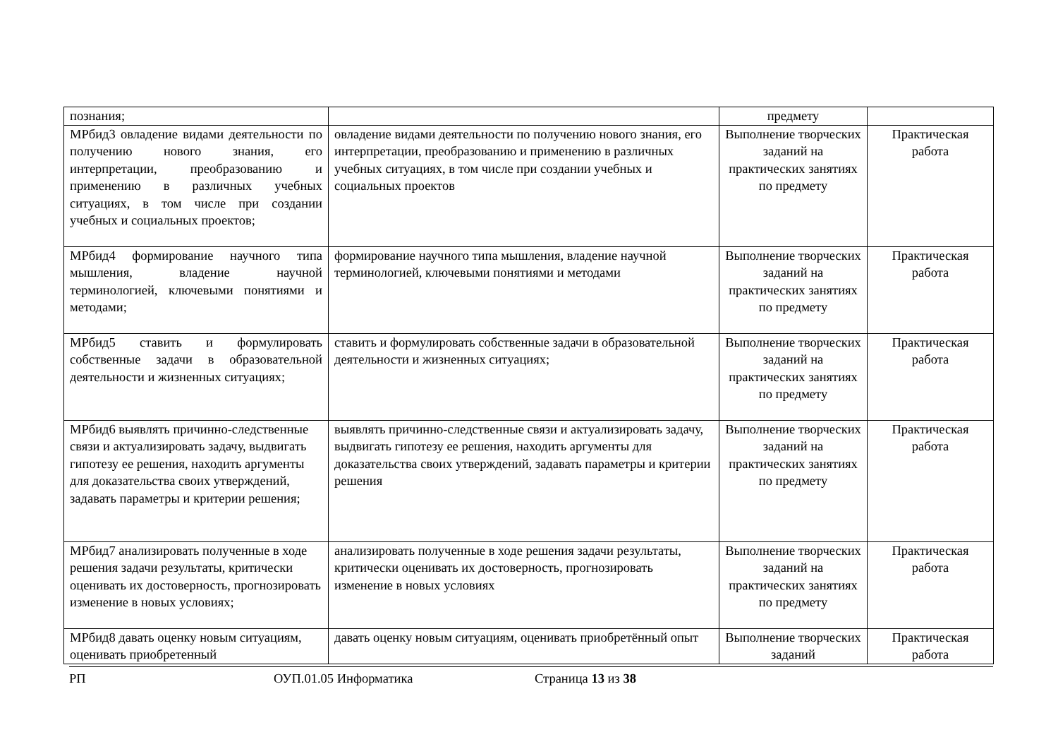| познания; | | предмету | |
| МРбид3 овладение видами деятельности по получению нового знания, его интерпретации, преобразованию и применению в различных учебных ситуациях, в том числе при создании учебных и социальных проектов; | овладение видами деятельности по получению нового знания, его интерпретации, преобразованию и применению в различных учебных ситуациях, в том числе при создании учебных и социальных проектов | Выполнение творческих заданий на практических занятиях по предмету | Практическая работа |
| МРбид4 формирование научного типа мышления, владение научной терминологией, ключевыми понятиями и методами; | формирование научного типа мышления, владение научной терминологией, ключевыми понятиями и методами | Выполнение творческих заданий на практических занятиях по предмету | Практическая работа |
| МРбид5 ставить и формулировать собственные задачи в образовательной деятельности и жизненных ситуациях; | ставить и формулировать собственные задачи в образовательной деятельности и жизненных ситуациях; | Выполнение творческих заданий на практических занятиях по предмету | Практическая работа |
| МРбид6 выявлять причинно-следственные связи и актуализировать задачу, выдвигать гипотезу ее решения, находить аргументы для доказательства своих утверждений, задавать параметры и критерии решения; | выявлять причинно-следственные связи и актуализировать задачу, выдвигать гипотезу ее решения, находить аргументы для доказательства своих утверждений, задавать параметры и критерии решения | Выполнение творческих заданий на практических занятиях по предмету | Практическая работа |
| МРбид7 анализировать полученные в ходе решения задачи результаты, критически оценивать их достоверность, прогнозировать изменение в новых условиях; | анализировать полученные в ходе решения задачи результаты, критически оценивать их достоверность, прогнозировать изменение в новых условиях | Выполнение творческих заданий на практических занятиях по предмету | Практическая работа |
| МРбид8 давать оценку новым ситуациям, оценивать приобретенный | давать оценку новым ситуациям, оценивать приобретённый опыт | Выполнение творческих заданий | Практическая работа |
РП ОУП.01.05 Информатика Страница 13 из 38